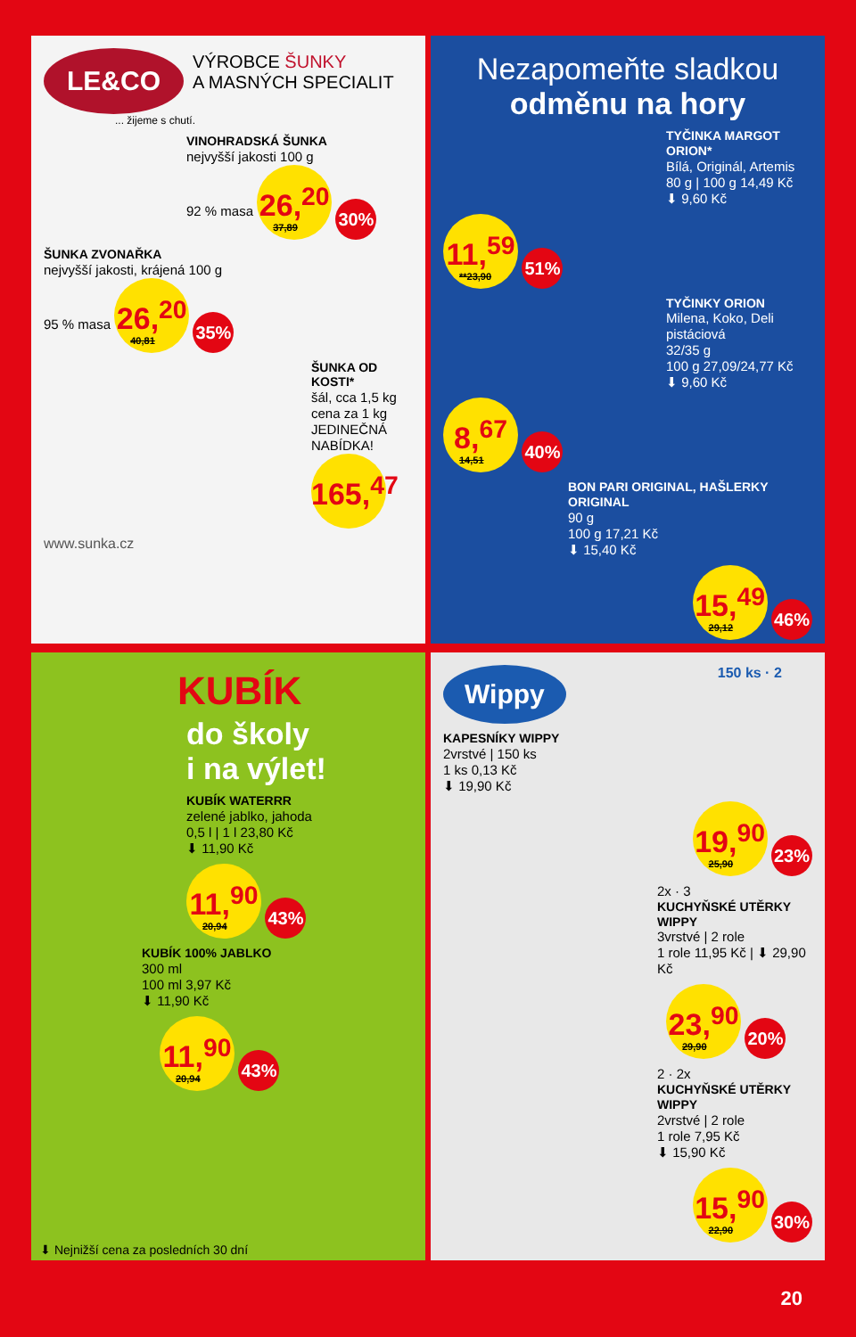LE&CO
VÝROBCE ŠUNKY
A MASNÝCH SPECIALIT
... žijeme s chutí.
VINOHRADSKÁ ŠUNKA
nejvyšší jakosti 100 g
92 % masa 26,<sup>20</sup> 37,89 30%
ŠUNKA ZVONAŘKA
nejvyšší jakosti, krájená 100 g
95 % masa 26,<sup>20</sup> 40,81 35%
ŠUNKA OD KOSTI*
šál, cca 1,5 kg cena za 1 kg
JEDINEČNÁ NABÍDKA! 165,<sup>47</sup>
www.sunka.cz
Nezapomeňte sladkou
odměnu na hory
TYČINKA MARGOT ORION*
Bílá, Originál, Artemis
80 g | 100 g 14,49 Kč
⬇ 9,60 Kč
11,<sup>59</sup> **23,90 51%
TYČINKY ORION
Milena, Koko, Deli pistáciová
32/35 g
100 g 27,09/24,77 Kč
⬇ 9,60 Kč
8,<sup>67</sup> 14,51 40%
BON PARI ORIGINAL, HAŠLERKY ORIGINAL
90 g
100 g 17,21 Kč
⬇ 15,40 Kč
15,<sup>49</sup> 29,12 46%
KUBÍK
do školy
i na výlet!
KUBÍK WATERRR
zelené jablko, jahoda
0,5 l | 1 l 23,80 Kč
⬇ 11,90 Kč
11,<sup>90</sup> 20,94 43%
KUBÍK 100% JABLKO
300 ml
100 ml 3,97 Kč
⬇ 11,90 Kč
11,<sup>90</sup> 20,94 43%
⬇ Nejnižší cena za posledních 30 dní
Wippy
150 ks · 2
KAPESNÍKY WIPPY
2vrstvé | 150 ks
1 ks 0,13 Kč
⬇ 19,90 Kč
19,<sup>90</sup> 25,90 23%
2x · 3
KUCHYŇSKÉ UTĚRKY WIPPY
3vrstvé | 2 role
1 role 11,95 Kč | ⬇ 29,90 Kč
23,<sup>90</sup> 29,90 20%
2 · 2x
KUCHYŇSKÉ UTĚRKY WIPPY
2vrstvé | 2 role
1 role 7,95 Kč
⬇ 15,90 Kč
15,<sup>90</sup> 22,90 30%
20